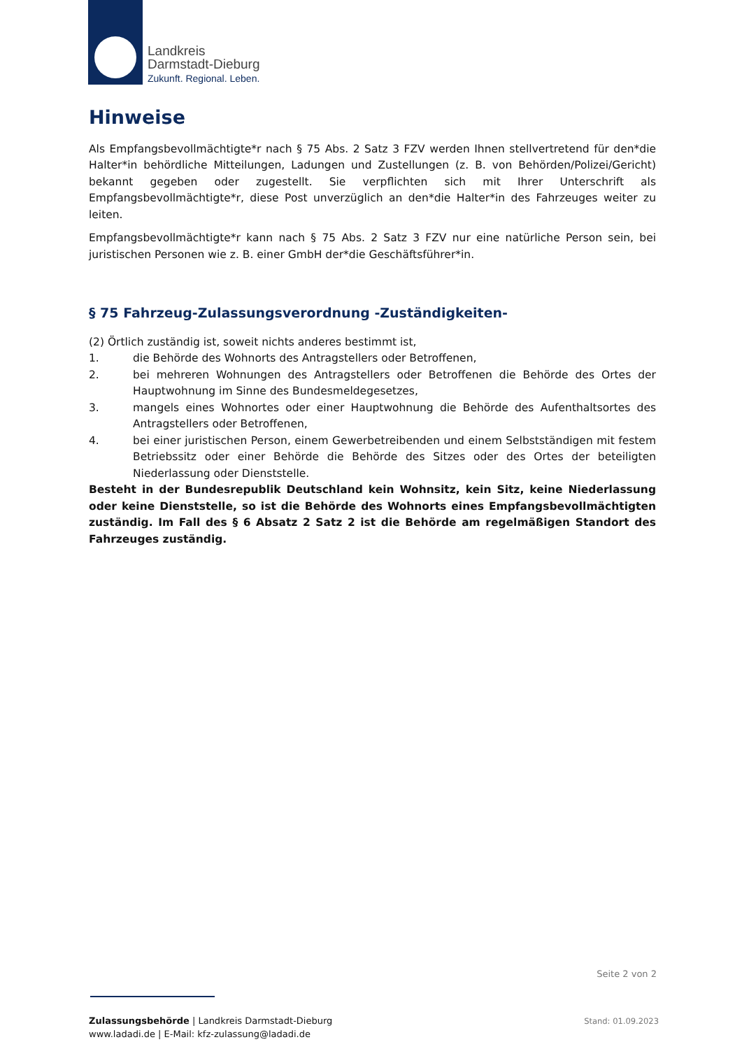Landkreis
Darmstadt-Dieburg
Zukunft. Regional. Leben.
Hinweise
Als Empfangsbevollmächtigte*r nach § 75 Abs. 2 Satz 3 FZV werden Ihnen stellvertretend für den*die Halter*in behördliche Mitteilungen, Ladungen und Zustellungen (z. B. von Behörden/Polizei/Gericht) bekannt gegeben oder zugestellt. Sie verpflichten sich mit Ihrer Unterschrift als Empfangsbevollmächtigte*r, diese Post unverzüglich an den*die Halter*in des Fahrzeuges weiter zu leiten.
Empfangsbevollmächtigte*r kann nach § 75 Abs. 2 Satz 3 FZV nur eine natürliche Person sein, bei juristischen Personen wie z. B. einer GmbH der*die Geschäftsführer*in.
§ 75 Fahrzeug-Zulassungsverordnung -Zuständigkeiten-
(2) Örtlich zuständig ist, soweit nichts anderes bestimmt ist,
1. die Behörde des Wohnorts des Antragstellers oder Betroffenen,
2. bei mehreren Wohnungen des Antragstellers oder Betroffenen die Behörde des Ortes der Hauptwohnung im Sinne des Bundesmeldegesetzes,
3. mangels eines Wohnortes oder einer Hauptwohnung die Behörde des Aufenthaltsortes des Antragstellers oder Betroffenen,
4. bei einer juristischen Person, einem Gewerbetreibenden und einem Selbstständigen mit festem Betriebssitz oder einer Behörde die Behörde des Sitzes oder des Ortes der beteiligten Niederlassung oder Dienststelle.
Besteht in der Bundesrepublik Deutschland kein Wohnsitz, kein Sitz, keine Niederlassung oder keine Dienststelle, so ist die Behörde des Wohnorts eines Empfangsbevollmächtigten zuständig. Im Fall des § 6 Absatz 2 Satz 2 ist die Behörde am regelmäßigen Standort des Fahrzeuges zuständig.
Seite 2 von 2
Zulassungsbehörde | Landkreis Darmstadt-Dieburg
www.ladadi.de | E-Mail: kfz-zulassung@ladadi.de
Stand: 01.09.2023